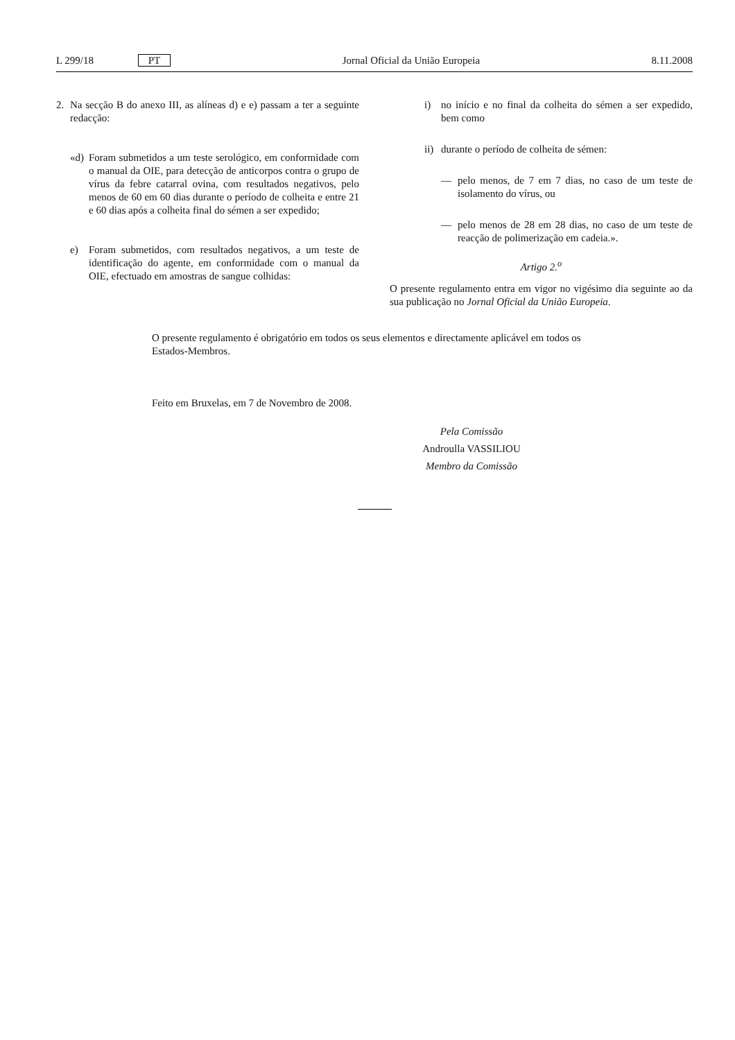L 299/18 PT Jornal Oficial da União Europeia 8.11.2008
2. Na secção B do anexo III, as alíneas d) e e) passam a ter a seguinte redacção:
«d) Foram submetidos a um teste serológico, em conformidade com o manual da OIE, para detecção de anticorpos contra o grupo de vírus da febre catarral ovina, com resultados negativos, pelo menos de 60 em 60 dias durante o período de colheita e entre 21 e 60 dias após a colheita final do sémen a ser expedido;
e) Foram submetidos, com resultados negativos, a um teste de identificação do agente, em conformidade com o manual da OIE, efectuado em amostras de sangue colhidas:
i) no início e no final da colheita do sémen a ser expedido, bem como
ii) durante o período de colheita de sémen:
— pelo menos, de 7 em 7 dias, no caso de um teste de isolamento do vírus, ou
— pelo menos de 28 em 28 dias, no caso de um teste de reacção de polimerização em cadeia.».
Artigo 2.<sup>o</sup>
O presente regulamento entra em vigor no vigésimo dia seguinte ao da sua publicação no Jornal Oficial da União Europeia.
O presente regulamento é obrigatório em todos os seus elementos e directamente aplicável em todos os Estados-Membros.
Feito em Bruxelas, em 7 de Novembro de 2008.
Pela Comissão
Androulla VASSILIOU
Membro da Comissão